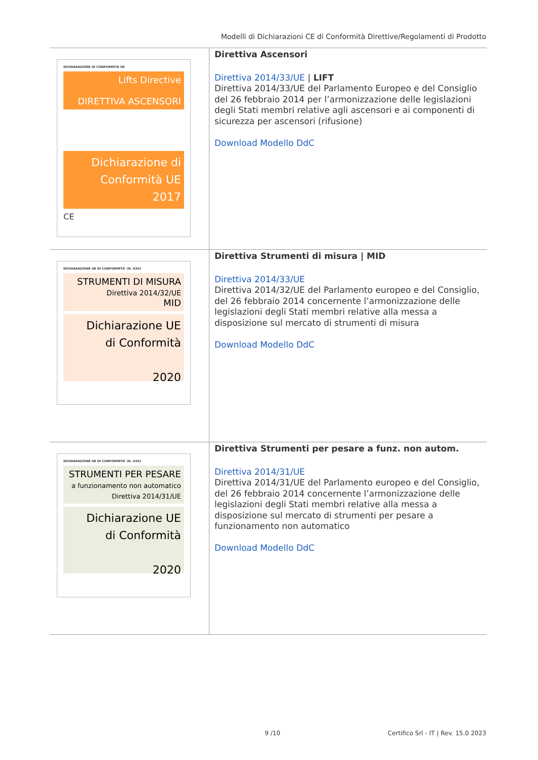Modelli di Dichiarazioni CE di Conformità Direttive/Regolamenti di Prodotto
| DICHIARAZIONE DI CONFORMITA UE Lifts Directive DIRETTIVA ASCENSORI Dichiarazione di Conformità UE 2017 CE | Direttiva Ascensori Direttiva 2014/33/UE / LIFT Direttiva 2014/33/UE del Parlamento Europeo e del Consiglio del 26 febbraio 2014 per l’armonizzazione delle legislazioni degli Stati membri relative agli ascensori e ai componenti di sicurezza per ascensori (rifusione) Download Modello DdC |
| DICHIARAZIONE UE DI CONFORMITA’ (N. XXX) STRUMENTI DI MISURA Direttiva 2014/32/UE MID Dichiarazione UE di Conformità 2020 | Direttiva Strumenti di misura / MID Direttiva 2014/33/UE Direttiva 2014/32/UE del Parlamento europeo e del Consiglio, del 26 febbraio 2014 concernente l’armonizzazione delle legislazioni degli Stati membri relative alla messa a disposizione sul mercato di strumenti di misura Download Modello DdC |
| DICHIARAZIONE UE DI CONFORMITA’ (N. XXX) STRUMENTI PER PESARE a funzionamento non automatico Direttiva 2014/31/UE Dichiarazione UE di Conformità 2020 | Direttiva Strumenti per pesare a funz. non autom. Direttiva 2014/31/UE Direttiva 2014/31/UE del Parlamento europeo e del Consiglio, del 26 febbraio 2014 concernente l’armonizzazione delle legislazioni degli Stati membri relative alla messa a disposizione sul mercato di strumenti per pesare a funzionamento non automatico Download Modello DdC |
9 /10
Certifico Srl - IT | Rev. 15.0 2023